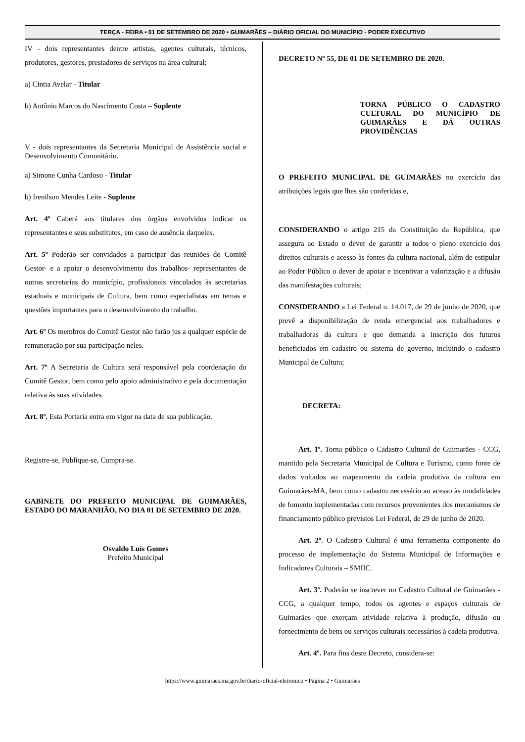TERÇA - FEIRA • 01 DE SETEMBRO DE 2020 • GUIMARÃES – DIÁRIO OFICIAL DO MUNICÍPIO - PODER EXECUTIVO
IV - dois representantes dentre artistas, agentes culturais, técnicos, produtores, gestores, prestadores de serviços na área cultural;
a) Cintia Avelar - Titular
b) Antônio Marcos do Nascimento Costa – Suplente
V - dois representantes da Secretaria Municipal de Assistência social e Desenvolvimento Comunitário.
a) Simone Cunha Cardoso - Titular
b) Irenilson Mendes Leite - Suplente
Art. 4º Caberá aos titulares dos órgãos envolvidos indicar os representantes e seus substitutos, em caso de ausência daqueles.
Art. 5º Poderão ser convidados a participar das reuniões do Comitê Gestor- e a apoiar o desenvolvimento dos trabalhos- representantes de outras secretarias do município, profissionais vinculados às secretarias estaduais e municipais de Cultura, bem como especialistas em temas e questões importantes para o desenvolvimento do trabalho.
Art. 6º Os membros do Comitê Gestor não farão jus a qualquer espécie de remuneração por sua participação neles.
Art. 7º A Secretaria de Cultura será responsável pela coordenação do Comitê Gestor, bem como pelo apoio administrativo e pela documentação relativa às suas atividades.
Art. 8º. Esta Portaria entra em vigor na data de sua publicação.
Registre-se, Publique-se, Cumpra-se.
GABINETE DO PREFEITO MUNICIPAL DE GUIMARÃES, ESTADO DO MARANHÃO, NO DIA 01 DE SETEMBRO DE 2020.
Osvaldo Luís Gomes
Prefeito Municipal
DECRETO Nº 55, DE 01 DE SETEMBRO DE 2020.
TORNA PÚBLICO O CADASTRO CULTURAL DO MUNICÍPIO DE GUIMARÃES E DÁ OUTRAS PROVIDÊNCIAS
O PREFEITO MUNICIPAL DE GUIMARÃES no exercício das atribuições legais que lhes são conferidas e,
CONSIDERANDO o artigo 215 da Constituição da República, que assegura ao Estado o dever de garantir a todos o pleno exercício dos direitos culturais e acesso às fontes da cultura nacional, além de estipular ao Poder Público o dever de apoiar e incentivar a valorização e a difusão das manifestações culturais;
CONSIDERANDO a Lei Federal n. 14.017, de 29 de junho de 2020, que prevê a disponibilização de renda emergencial aos trabalhadores e trabalhadoras da cultura e que demanda a inscrição dos futuros beneficiados em cadastro ou sistema de governo, incluindo o cadastro Municipal de Cultura;
DECRETA:
Art. 1º. Torna público o Cadastro Cultural de Guimarães - CCG, mantido pela Secretaria Municipal de Cultura e Turismo, como fonte de dados voltados ao mapeamento da cadeia produtiva da cultura em Guimarães-MA, bem como cadastro necessário ao acesso às modalidades de fomento implementadas com recursos provenientes dos mecanismos de financiamento público previstos Lei Federal, de 29 de junho de 2020.
Art. 2º. O Cadastro Cultural é uma ferramenta componente do processo de implementação do Sistema Municipal de Informações e Indicadores Culturais – SMIIC.
Art. 3º. Poderão se inscrever no Cadastro Cultural de Guimarães - CCG, a qualquer tempo, todos os agentes e espaços culturais de Guimarães que exerçam atividade relativa à produção, difusão ou fornecimento de bens ou serviços culturais necessários à cadeia produtiva.
Art. 4º. Para fins deste Decreto, considera-se:
https://www.guimaraes.ma.gov.br/diario-oficial-eletronico • Página 2 • Guimarães